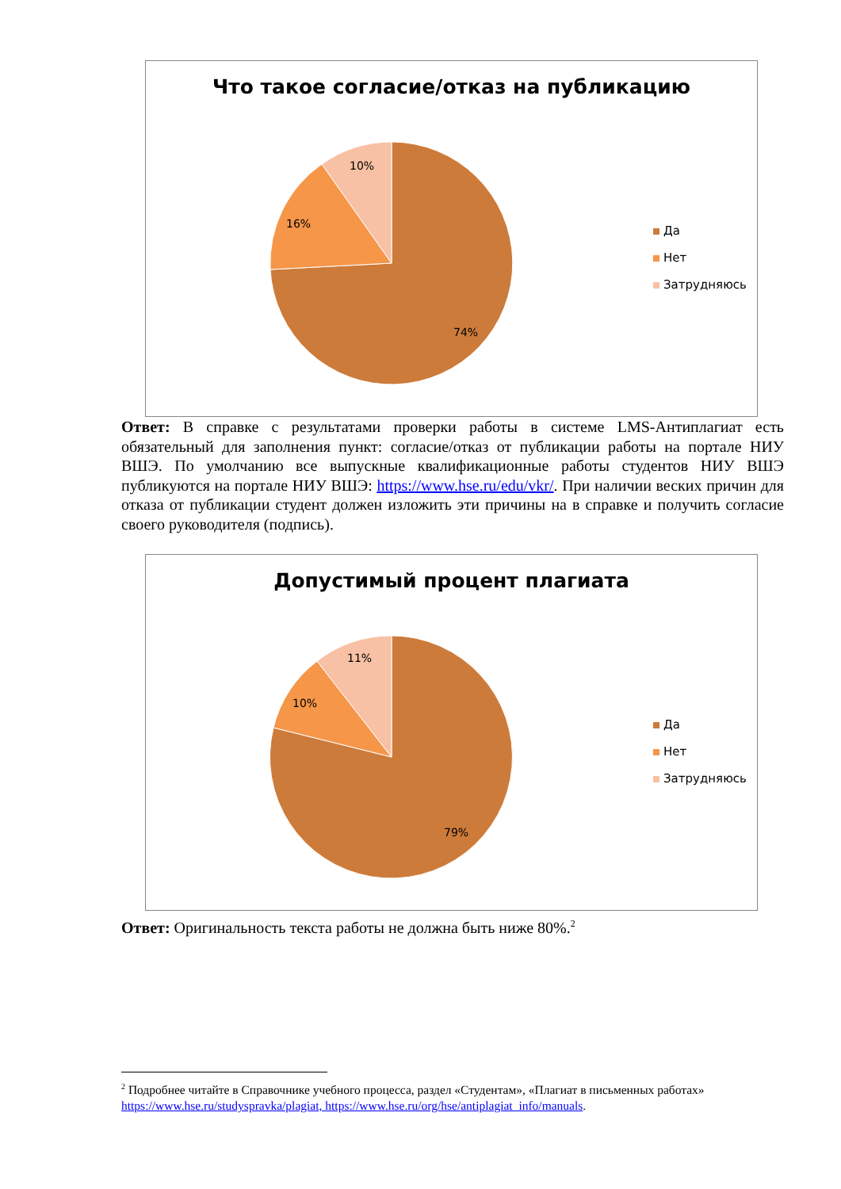Что такое согласие/отказ на публикацию
74%
16%
10%
Да
Нет
Затрудняюсь
Ответ: В справке с результатами проверки работы в системе LMS-Антиплагиат есть обязательный для заполнения пункт: согласие/отказ от публикации работы на портале НИУ ВШЭ. По умолчанию все выпускные квалификационные работы студентов НИУ ВШЭ публикуются на портале НИУ ВШЭ: https://www.hse.ru/edu/vkr/. При наличии веских причин для отказа от публикации студент должен изложить эти причины на в справке и получить согласие своего руководителя (подпись).
Допустимый процент плагиата
79%
10%
11%
Да
Нет
Затрудняюсь
Ответ: Оригинальность текста работы не должна быть ниже 80%.<sup>2</sup>
<sup>2</sup> Подробнее читайте в Справочнике учебного процесса, раздел «Студентам», «Плагиат в письменных работах» https://www.hse.ru/studyspravka/plagiat, https://www.hse.ru/org/hse/antiplagiat_info/manuals.